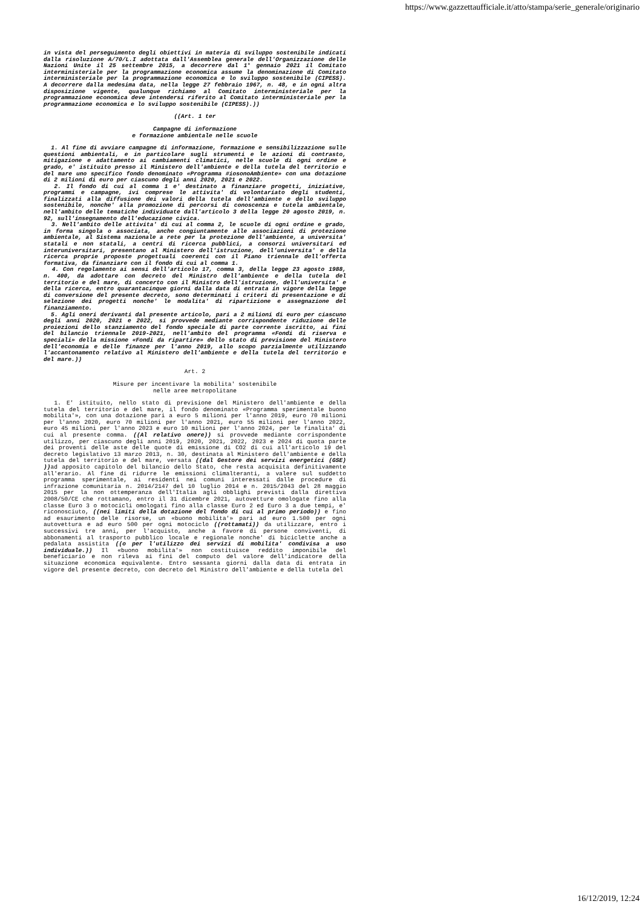https://www.gazzettaufficiale.it/atto/stampa/serie_generale/originario
in vista del perseguimento degli obiettivi in materia di sviluppo sostenibile indicati dalla risoluzione A/70/L.I adottata dall'Assemblea generale dell'Organizzazione delle Nazioni Unite il 25 settembre 2015, a decorrere dal 1° gennaio 2021 il Comitato interministeriale per la programmazione economica assume la denominazione di Comitato interministeriale per la programmazione economica e lo sviluppo sostenibile (CIPESS). A decorrere dalla medesima data, nella legge 27 febbraio 1967, n. 48, e in ogni altra disposizione vigente, qualunque richiamo al Comitato interministeriale per la programmazione economica deve intendersi riferito al Comitato interministeriale per la programmazione economica e lo sviluppo sostenibile (CIPESS).))
((Art. 1 ter
Campagne di informazione
e formazione ambientale nelle scuole
1. Al fine di avviare campagne di informazione, formazione e sensibilizzazione sulle questioni ambientali, e in particolare sugli strumenti e le azioni di contrasto, mitigazione e adattamento ai cambiamenti climatici, nelle scuole di ogni ordine e grado, e' istituito presso il Ministero dell'ambiente e della tutela del territorio e del mare uno specifico fondo denominato «Programma #iosonoAmbiente» con una dotazione di 2 milioni di euro per ciascuno degli anni 2020, 2021 e 2022.
2. Il fondo di cui al comma 1 e' destinato a finanziare progetti, iniziative, programmi e campagne, ivi comprese le attivita' di volontariato degli studenti, finalizzati alla diffusione dei valori della tutela dell'ambiente e dello sviluppo sostenibile, nonche' alla promozione di percorsi di conoscenza e tutela ambientale, nell'ambito delle tematiche individuate dall'articolo 3 della legge 20 agosto 2019, n. 92, sull'insegnamento dell'educazione civica.
3. Nell'ambito delle attivita' di cui al comma 2, le scuole di ogni ordine e grado, in forma singola o associata, anche congiuntamente alle associazioni di protezione ambientale, al Sistema nazionale a rete per la protezione dell'ambiente, a universita' statali e non statali, a centri di ricerca pubblici, a consorzi universitari ed interuniversitari, presentano al Ministero dell'istruzione, dell'universita' e della ricerca proprie proposte progettuali coerenti con il Piano triennale dell'offerta formativa, da finanziare con il fondo di cui al comma 1.
4. Con regolamento ai sensi dell'articolo 17, comma 3, della legge 23 agosto 1988, n. 400, da adottare con decreto del Ministro dell'ambiente e della tutela del territorio e del mare, di concerto con il Ministro dell'istruzione, dell'universita' e della ricerca, entro quarantacinque giorni dalla data di entrata in vigore della legge di conversione del presente decreto, sono determinati i criteri di presentazione e di selezione dei progetti nonche' le modalita' di ripartizione e assegnazione del finanziamento.
5. Agli oneri derivanti dal presente articolo, pari a 2 milioni di euro per ciascuno degli anni 2020, 2021 e 2022, si provvede mediante corrispondente riduzione delle proiezioni dello stanziamento del fondo speciale di parte corrente iscritto, ai fini del bilancio triennale 2019-2021, nell'ambito del programma «Fondi di riserva e speciali» della missione «Fondi da ripartire» dello stato di previsione del Ministero dell'economia e delle finanze per l'anno 2019, allo scopo parzialmente utilizzando l'accantonamento relativo al Ministero dell'ambiente e della tutela del territorio e del mare.))
Art. 2
Misure per incentivare la mobilita' sostenibile
nelle aree metropolitane
1. E' istituito, nello stato di previsione del Ministero dell'ambiente e della tutela del territorio e del mare, il fondo denominato «Programma sperimentale buono mobilita'», con una dotazione pari a euro 5 milioni per l'anno 2019, euro 70 milioni per l'anno 2020, euro 70 milioni per l'anno 2021, euro 55 milioni per l'anno 2022, euro 45 milioni per l'anno 2023 e euro 10 milioni per l'anno 2024, per le finalita' di cui al presente comma. ((Al relativo onere)) si provvede mediante corrispondente utilizzo, per ciascuno degli anni 2019, 2020, 2021, 2022, 2023 e 2024 di quota parte dei proventi delle aste delle quote di emissione di CO2 di cui all'articolo 19 del decreto legislativo 13 marzo 2013, n. 30, destinata al Ministero dell'ambiente e della tutela del territorio e del mare, versata ((dal Gestore dei servizi energetici (GSE) )) ad apposito capitolo del bilancio dello Stato, che resta acquisita definitivamente all'erario. Al fine di ridurre le emissioni climalteranti, a valere sul suddetto programma sperimentale, ai residenti nei comuni interessati dalle procedure di infrazione comunitaria n. 2014/2147 del 10 luglio 2014 e n. 2015/2043 del 28 maggio 2015 per la non ottemperanza dell'Italia agli obblighi previsti dalla direttiva 2008/50/CE che rottamano, entro il 31 dicembre 2021, autovetture omologate fino alla classe Euro 3 o motocicli omologati fino alla classe Euro 2 ed Euro 3 a due tempi, e' riconosciuto, ((nei limiti della dotazione del fondo di cui al primo periodo)) e fino ad esaurimento delle risorse, un «buono mobilita'» pari ad euro 1.500 per ogni autovettura e ad euro 500 per ogni motociclo ((rottamati)) da utilizzare, entro i successivi tre anni, per l'acquisto, anche a favore di persone conviventi, di abbonamenti al trasporto pubblico locale e regionale nonche' di biciclette anche a pedalata assistita ((o per l'utilizzo dei servizi di mobilita' condivisa a uso individuale.)) Il «buono mobilita'» non costituisce reddito imponibile del beneficiario e non rileva ai fini del computo del valore dell'indicatore della situazione economica equivalente. Entro sessanta giorni dalla data di entrata in vigore del presente decreto, con decreto del Ministro dell'ambiente e della tutela del
16/12/2019, 12:24